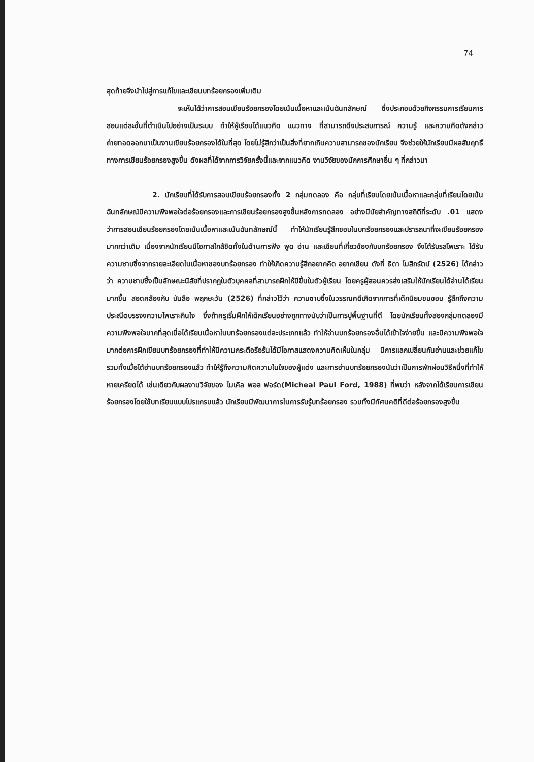74
สุดท้ายจึงนำไปสู่การแก้ไขและเขียนบทร้อยกรองเพิ่มเติม
จะเห็นได้ว่าการสอนเขียนร้อยกรองโดยเน้นเนื้อหาและเน้นฉันทลักษณ์ ซึ่งประกอบด้วยกิจกรรมการเรียนการสอนแต่ละขั้นที่ดำเนินไปอย่างเป็นระบบ ทำให้ผู้เรียนได้แนวคิด แนวทาง ที่สามารถดึงประสบการณ์ ความรู้ และความคิดดังกล่าว ถ่ายทอดออกมาเป็นงานเขียนร้อยกรองได้ในที่สุด โดยไม่รู้สึกว่าเป็นสิ่งที่ยากเกินความสามารถของนักเรียน จึงช่วยให้นักเรียนมีผลสัมฤทธิ์ทางการเขียนร้อยกรองสูงขึ้น ดังผลที่ได้จากการวิจัยครั้งนี้และจากแนวคิด งานวิจัยของนักการศึกษาอื่น ๆ ที่กล่าวมา
2. นักเรียนที่ได้รับการสอนเขียนร้อยกรองทั้ง 2 กลุ่มทดลอง คือ กลุ่มที่เรียนโดยเน้นเนื้อหาและกลุ่มที่เรียนโดยเน้นฉันทลักษณ์มีความพึงพอใจต่อร้อยกรองและการเขียนร้อยกรองสูงขึ้นหลังการทดลอง อย่างมีนัยสำคัญทางสถิติที่ระดับ .01 แสดงว่าการสอนเขียนร้อยกรองโดยเน้นเนื้อหาและเน้นฉันทลักษณ์นี้ ทำให้นักเรียนรู้สึกชอบในบทร้อยกรองและปรารถนาที่จะเขียนร้อยกรองมากกว่าเดิม เนื่องจากนักเรียนมีโอกาสใกล้ชิดทั้งในด้านการฟัง พูด อ่าน และเขียนที่เกี่ยวข้องกับบทร้อยกรอง จึงได้รับรสไพเราะ ได้รับความซาบซึ้งจากรายละเอียดในเนื้อหาของบทร้อยกรอง ทำให้เกิดความรู้สึกอยากคิด อยากเขียน ดังที่ ธิดา โมสิกรัตน์ (2526) ได้กล่าวว่า ความซาบซึ้งเป็นลักษณะนิสัยที่ปรากฏในตัวบุคคลที่สามารถฝึกให้มีขึ้นในตัวผู้เรียน โดยครูผู้สอนควรส่งเสริมให้นักเรียนได้อ่านได้เรียนมากขึ้น สอดคล้องกับ บันลือ พฤกษะวัน (2526) ที่กล่าวไว้ว่า ความซาบซึ้งในวรรณคดีเกิดจากการที่เด็กนิยมชมชอบ รู้สึกถึงความประณีตบรรจงความไพเราะกินใจ ซึ่งถ้าครูเริ่มฝึกให้เด็กเรียนอย่างถูกทางนับว่าเป็นการปูพื้นฐานที่ดี โดยนักเรียนทั้งสองกลุ่มทดลองมีความพึงพอใจมากที่สุดเมื่อได้เรียนเนื้อหาในบทร้อยกรองแต่ละประเภทแล้ว ทำให้อ่านบทร้อยกรองอื่นได้เข้าใจง่ายขึ้น และมีความพึงพอใจมากต่อการฝึกเขียนบทร้อยกรองที่ทำให้มีความกระตือรือร้นได้มีโอกาสแสดงความคิดเห็นในกลุ่ม มีการแลกเปลี่ยนกันอ่านและช่วยแก้ไข รวมทั้งเมื่อได้อ่านบทร้อยกรองแล้ว ทำให้รู้ถึงความคิดความในใจของผู้แต่ง และการอ่านบทร้อยกรองนับว่าเป็นการพักผ่อนวิธีหนึ่งที่ทำให้หายเครียดได้ เช่นเดียวกับผลงานวิจัยของ ไมเคิล พอล ฟอร์ด(Micheal Paul Ford, 1988) ที่พบว่า หลังจากได้เรียนการเขียนร้อยกรองโดยใช้บทเรียนแบบโปรแกรมแล้ว นักเรียนมีพัฒนาการในการรับรู้บทร้อยกรอง รวมทั้งมีทัศนคติที่ดีต่อร้อยกรองสูงขึ้น